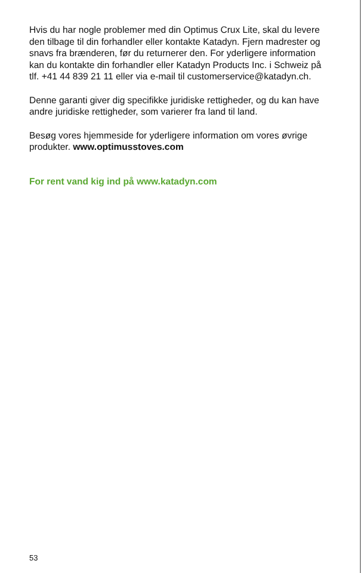Hvis du har nogle problemer med din Optimus Crux Lite, skal du levere den tilbage til din forhandler eller kontakte Katadyn. Fjern madrester og snavs fra brænderen, før du returnerer den. For yderligere information kan du kontakte din forhandler eller Katadyn Products Inc. i Schweiz på tlf. +41 44 839 21 11 eller via e-mail til customerservice@katadyn.ch.
Denne garanti giver dig specifikke juridiske rettigheder, og du kan have andre juridiske rettigheder, som varierer fra land til land.
Besøg vores hjemmeside for yderligere information om vores øvrige produkter. www.optimusstoves.com
For rent vand kig ind på www.katadyn.com
53